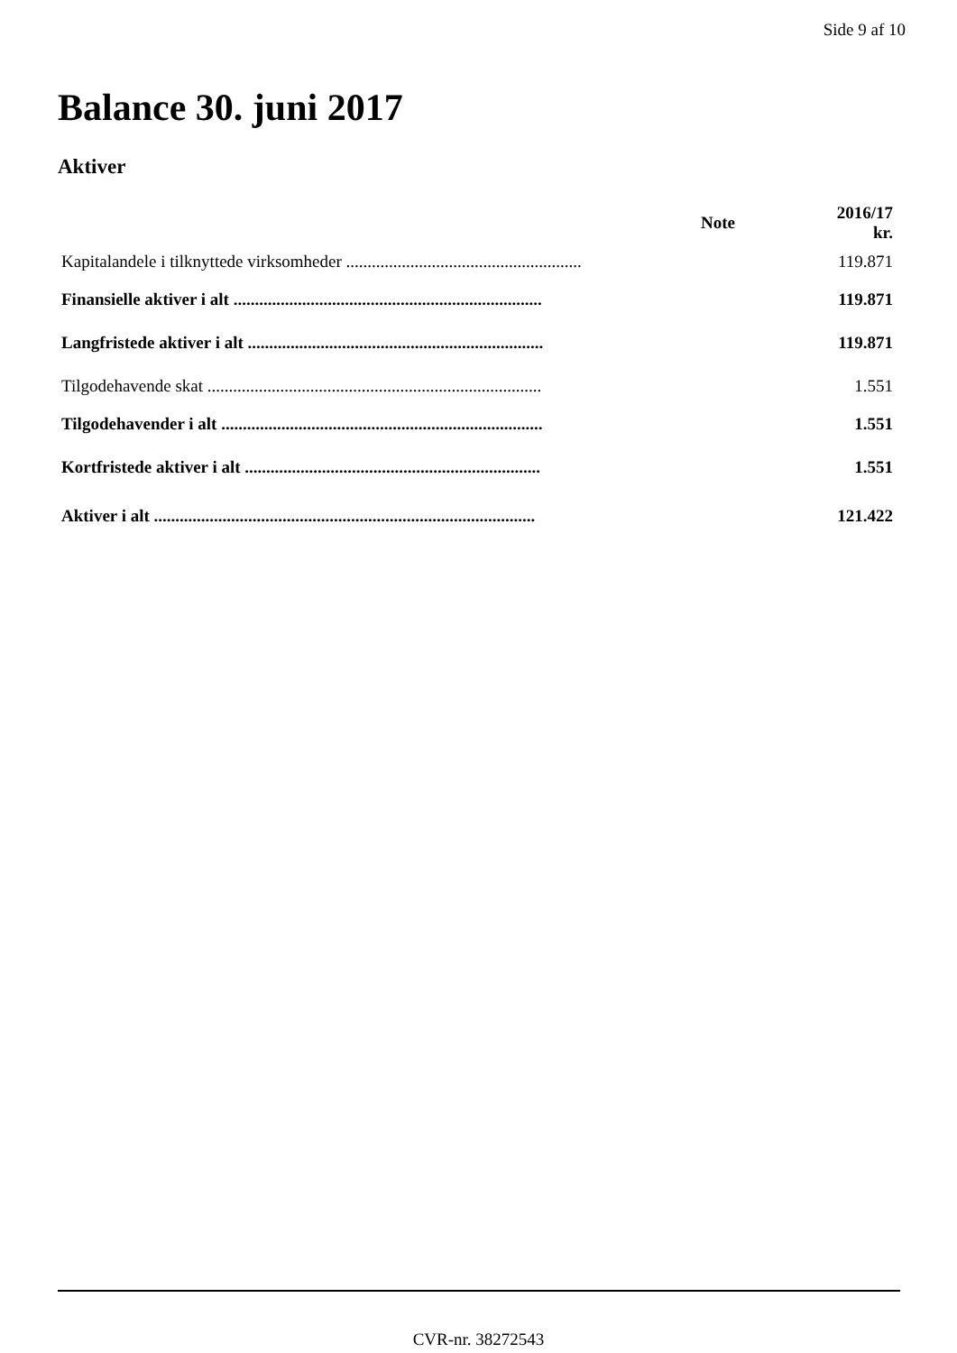Side 9 af 10
Balance 30. juni 2017
Aktiver
| | Note | 2016/17 kr. |
| --- | --- | --- |
| Kapitalandele i tilknyttede virksomheder ....................................................... | | 119.871 |
| Finansielle aktiver i alt ........................................................................ | | 119.871 |
| Langfristede aktiver i alt ..................................................................... | | 119.871 |
| Tilgodehavende skat .............................................................................. | | 1.551 |
| Tilgodehavender i alt ........................................................................... | | 1.551 |
| Kortfristede aktiver i alt ..................................................................... | | 1.551 |
| Aktiver i alt ......................................................................................... | | 121.422 |
CVR-nr. 38272543